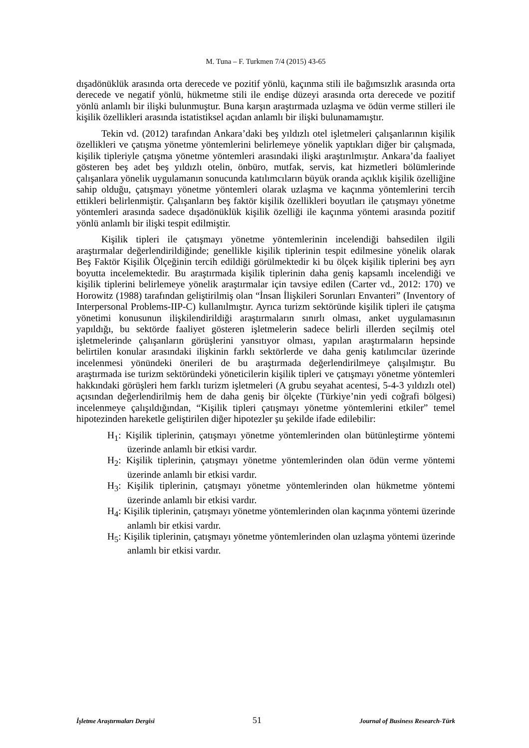M. Tuna – F. Turkmen 7/4 (2015) 43-65
dışadönüklük arasında orta derecede ve pozitif yönlü, kaçınma stili ile bağımsızlık arasında orta derecede ve negatif yönlü, hükmetme stili ile endişe düzeyi arasında orta derecede ve pozitif yönlü anlamlı bir ilişki bulunmuştur. Buna karşın araştırmada uzlaşma ve ödün verme stilleri ile kişilik özellikleri arasında istatistiksel açıdan anlamlı bir ilişki bulunamamıştır.
Tekin vd. (2012) tarafından Ankara’daki beş yıldızlı otel işletmeleri çalışanlarının kişilik özellikleri ve çatışma yönetme yöntemlerini belirlemeye yönelik yaptıkları diğer bir çalışmada, kişilik tipleriyle çatışma yönetme yöntemleri arasındaki ilişki araştırılmıştır. Ankara’da faaliyet gösteren beş adet beş yıldızlı otelin, önbüro, mutfak, servis, kat hizmetleri bölümlerinde çalışanlara yönelik uygulamanın sonucunda katılımcıların büyük oranda açıklık kişilik özelliğine sahip olduğu, çatışmayı yönetme yöntemleri olarak uzlaşma ve kaçınma yöntemlerini tercih ettikleri belirlenmiştir. Çalışanların beş faktör kişilik özellikleri boyutları ile çatışmayı yönetme yöntemleri arasında sadece dışadönüklük kişilik özelliği ile kaçınma yöntemi arasında pozitif yönlü anlamlı bir ilişki tespit edilmiştir.
Kişilik tipleri ile çatışmayı yönetme yöntemlerinin incelendiği bahsedilen ilgili araştırmalar değerlendirildiğinde; genellikle kişilik tiplerinin tespit edilmesine yönelik olarak Beş Faktör Kişilik Ölçeğinin tercih edildiği görülmektedir ki bu ölçek kişilik tiplerini beş ayrı boyutta incelemektedir. Bu araştırmada kişilik tiplerinin daha geniş kapsamlı incelendiği ve kişilik tiplerini belirlemeye yönelik araştırmalar için tavsiye edilen (Carter vd., 2012: 170) ve Horowitz (1988) tarafından geliştirilmiş olan “İnsan İlişkileri Sorunları Envanteri” (Inventory of Interpersonal Problems-IIP-C) kullanılmıştır. Ayrıca turizm sektöründe kişilik tipleri ile çatışma yönetimi konusunun ilişkilendirildiği araştırmaların sınırlı olması, anket uygulamasının yapıldığı, bu sektörde faaliyet gösteren işletmelerin sadece belirli illerden seçilmiş otel işletmelerinde çalışanların görüşlerini yansıtıyor olması, yapılan araştırmaların hepsinde belirtilen konular arasındaki ilişkinin farklı sektörlerde ve daha geniş katılımcılar üzerinde incelenmesi yönündeki önerileri de bu araştırmada değerlendirilmeye çalışılmıştır. Bu araştırmada ise turizm sektöründeki yöneticilerin kişilik tipleri ve çatışmayı yönetme yöntemleri hakkındaki görüşleri hem farklı turizm işletmeleri (A grubu seyahat acentesi, 5-4-3 yıldızlı otel) açısından değerlendirilmiş hem de daha geniş bir ölçekte (Türkiye’nin yedi coğrafi bölgesi) incelenmeye çalışıldığından, “Kişilik tipleri çatışmayı yönetme yöntemlerini etkiler” temel hipotezinden hareketle geliştirilen diğer hipotezler şu şekilde ifade edilebilir:
H<sub>1</sub>: Kişilik tiplerinin, çatışmayı yönetme yöntemlerinden olan bütünleştirme yöntemi üzerinde anlamlı bir etkisi vardır.
H<sub>2</sub>: Kişilik tiplerinin, çatışmayı yönetme yöntemlerinden olan ödün verme yöntemi üzerinde anlamlı bir etkisi vardır.
H<sub>3</sub>: Kişilik tiplerinin, çatışmayı yönetme yöntemlerinden olan hükmetme yöntemi üzerinde anlamlı bir etkisi vardır.
H<sub>4</sub>: Kişilik tiplerinin, çatışmayı yönetme yöntemlerinden olan kaçınma yöntemi üzerinde anlamlı bir etkisi vardır.
H<sub>5</sub>: Kişilik tiplerinin, çatışmayı yönetme yöntemlerinden olan uzlaşma yöntemi üzerinde anlamlı bir etkisi vardır.
İşletme Araştırmaları Dergisi 51 Journal of Business Research-Türk